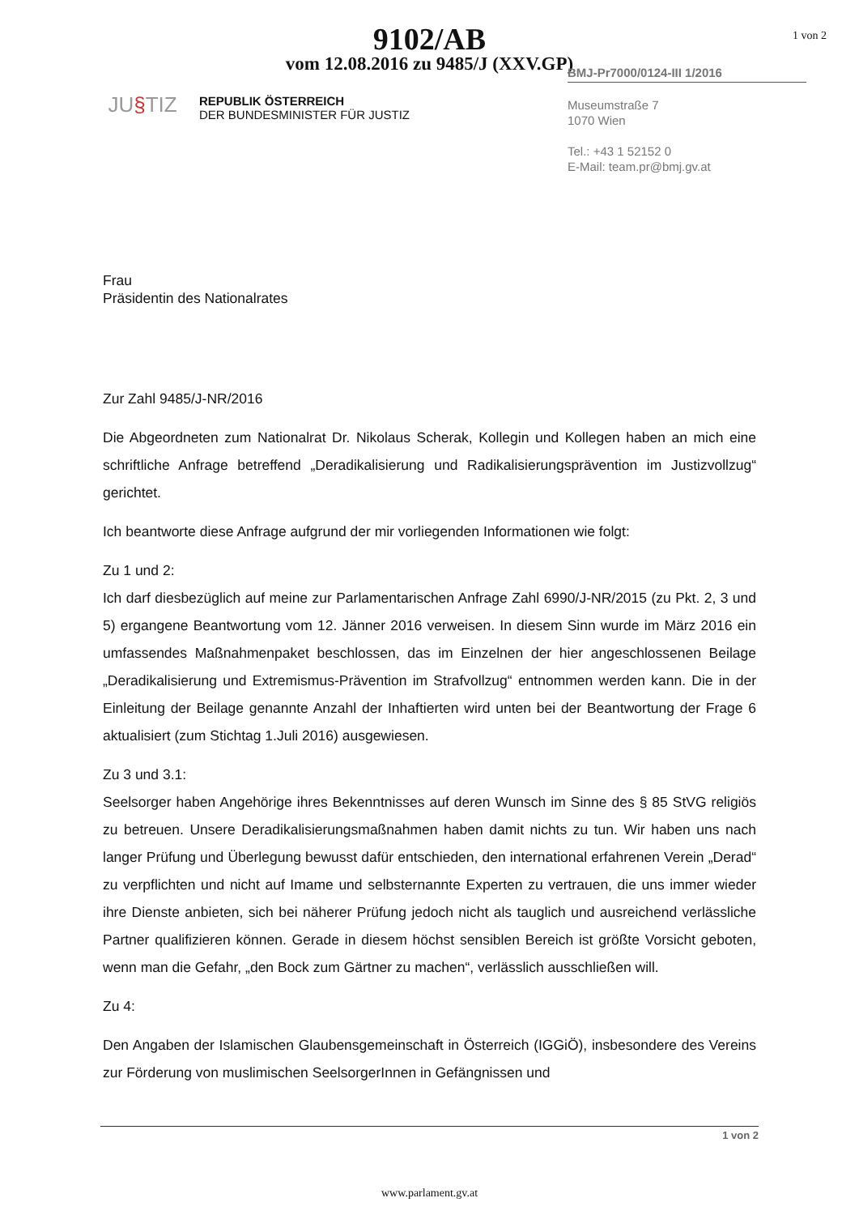1 von 2
9102/AB
vom 12.08.2016 zu 9485/J (XXV.GP)
JU§TIZ
REPUBLIK ÖSTERREICH
DER BUNDESMINISTER FÜR JUSTIZ
BMJ-Pr7000/0124-III 1/2016
Museumstraße 7
1070 Wien
Tel.: +43 1 52152 0
E-Mail: team.pr@bmj.gv.at
Frau
Präsidentin des Nationalrates
Zur Zahl 9485/J-NR/2016
Die Abgeordneten zum Nationalrat Dr. Nikolaus Scherak, Kollegin und Kollegen haben an mich eine schriftliche Anfrage betreffend „Deradikalisierung und Radikalisierungsprävention im Justizvollzug“ gerichtet.
Ich beantworte diese Anfrage aufgrund der mir vorliegenden Informationen wie folgt:
Zu 1 und 2:
Ich darf diesbezüglich auf meine zur Parlamentarischen Anfrage Zahl 6990/J-NR/2015 (zu Pkt. 2, 3 und 5) ergangene Beantwortung vom 12. Jänner 2016 verweisen. In diesem Sinn wurde im März 2016 ein umfassendes Maßnahmenpaket beschlossen, das im Einzelnen der hier angeschlossenen Beilage „Deradikalisierung und Extremismus-Prävention im Strafvollzug“ entnommen werden kann. Die in der Einleitung der Beilage genannte Anzahl der Inhaftierten wird unten bei der Beantwortung der Frage 6 aktualisiert (zum Stichtag 1.Juli 2016) ausgewiesen.
Zu 3 und 3.1:
Seelsorger haben Angehörige ihres Bekenntnisses auf deren Wunsch im Sinne des § 85 StVG religiös zu betreuen. Unsere Deradikalisierungsmaßnahmen haben damit nichts zu tun. Wir haben uns nach langer Prüfung und Überlegung bewusst dafür entschieden, den international erfahrenen Verein „Derad“ zu verpflichten und nicht auf Imame und selbsternannte Experten zu vertrauen, die uns immer wieder ihre Dienste anbieten, sich bei näherer Prüfung jedoch nicht als tauglich und ausreichend verlässliche Partner qualifizieren können. Gerade in diesem höchst sensiblen Bereich ist größte Vorsicht geboten, wenn man die Gefahr, „den Bock zum Gärtner zu machen“, verlässlich ausschließen will.
Zu 4:
Den Angaben der Islamischen Glaubensgemeinschaft in Österreich (IGGiÖ), insbesondere des Vereins zur Förderung von muslimischen SeelsorgerInnen in Gefängnissen und
1 von 2
www.parlament.gv.at